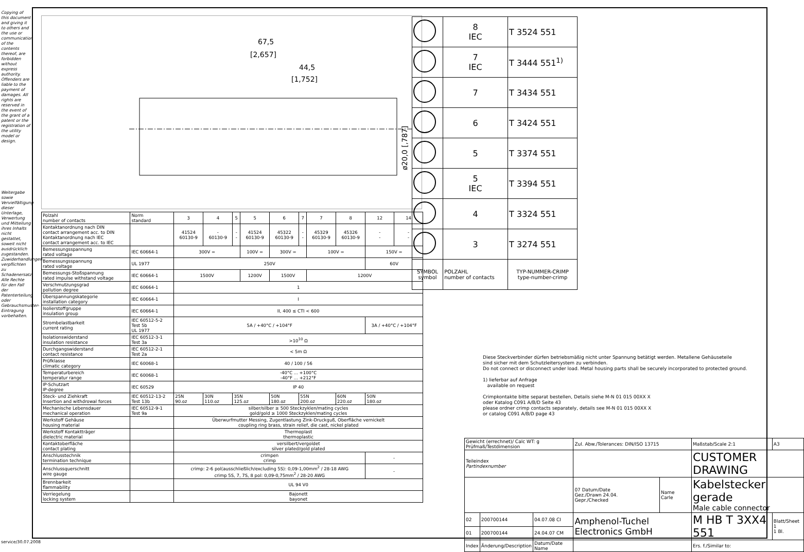Copying of this document and giving it to others and the use or communication of the contents thereof, are forbidden without express authority. Offenders are liable to the payment of damages. All rights are reserved in the event of the grant of a patent or the registration of the utility model or design.
Weitergabe sowie Vervielfältigung dieser Unterlage, Verwertung und Mitteilung ihres Inhalts nicht gestattet, soweit nicht ausdrücklich zugestanden. Zuwiderhandlungen verpflichten zu Schadenersatz. Alle Rechte für den Fall der Patenterteilung oder Gebrauchsmuster-Eintragung vorbehalten.
67,5
[2,657]
44,5
[1,752]
ø20,0 [,787]
| Polzahl number of contacts | Norm standard | 3 | 4 | 5 | 5 | 6 | 7 | 7 | 8 | 12 | 14 |
| Kontaktanordnung nach DIN contact arrangement acc. to DIN Kontaktanordnung nach IEC contact arrangement acc. to IEC | | 41524 60130-9 | - 60130-9 | - - | 41524 60130-9 | 45322 60130-9 | - - | 45329 60130-9 | 45326 60130-9 | - - | - - |
| Bemessungsspannung rated voltage | IEC 60664-1 | 300V = | | | 100V = | 300V = | | 100V = | | 150V = | |
| Bemessungsspannung rated voltage | UL 1977 | 250V | | | | | | | | 60V | |
| Bemessungs-Stoßspannung rated impulse withstand voltage | IEC 60664-1 | 1500V | | | 1200V | 1500V | | 1200V | | | |
| Verschmutzungsgrad pollution degree | IEC 60664-1 | 1 | | | | | | | | | |
| Überspannungskategorie installation category | IEC 60664-1 | I | | | | | | | | | |
| Isolierstoffgruppe insulation group | IEC 60664-1 | II, 400 ≤ CTI < 600 | | | | | | | | | |
| Strombelastbarkeit current rating | IEC 60512-5-2 Test 5b UL 1977 | 5A / +40°C / +104°F | | | | | | | | 3A / +40°C / +104°F | |
| Isolationswiderstand insulation resistance | IEC 60512-3-1 Test 3a | >10<sup>10</sup> Ω | | | | | | | | | |
| Durchgangswiderstand contact resistance | IEC 60512-2-1 Test 2a | < 5m Ω | | | | | | | | | |
| Prüfklasse climatic category | IEC 60068-1 | 40 / 100 / 56 | | | | | | | | | |
| Temperaturbereich temperatur range | IEC 60068-1 | -40°C ... +100°C -40°F ... +212°F | | | | | | | | | |
| IP-Schutzart IP-degree | IEC 60529 | IP 40 | | | | | | | | | |
| Steck- und Ziehkraft Insertion and withdrowal forces | IEC 60512-13-2 Test 13b | 25N 90.oz | 30N 110.oz | 35N 125.oz | | 50N 180.oz | 55N 200.oz | | 60N 220.oz | 50N 180.oz | |
| Mechanische Lebensdauer mechanical operation | IEC 60512-9-1 Test 9a | silber/silber ≥ 500 Steckzyklen/mating cycles gold/gold ≥ 1000 Steckzyklen/mating cycles | | | | | | | | | |
| Werkstoff Gehäuse housing material | | Überwurfmutter Messing, Zugentlastung Zink-Druckguß, Oberfläche vernickelt coupling ring brass, strain relief, die cast, nickel plated | | | | | | | | | |
| Werkstoff Kontaktträger dielectric material | | Thermoplast thermoplastic | | | | | | | | | |
| Kontaktoberfläche contact plating | | versilbert/vergoldet silver plated/gold plated | | | | | | | | | |
| Anschlusstechnik termination technique | | crimpen crimp | | | | | | | | - | |
| Anschlussquerschnitt wire gauge | | crimp: 2-6 pol(ausschließlich/excluding 5S): 0,09-1,00mm<sup>2</sup> / 28-18 AWG crimp 5S, 7, 7S, 8 pol: 0,09-0,75mm<sup>2</sup> / 28-20 AWG | | | | | | | | - | |
| Brennbarkeit flammability | | UL 94 V0 | | | | | | | | | |
| Verriegelung locking system | | Bajonett bayonet | | | | | | | | | |
| | 8 IEC | T 3524 551 |
| | 7 IEC | T 3444 551<sup>1)</sup> |
| | 7 | T 3434 551 |
| | 6 | T 3424 551 |
| | 5 | T 3374 551 |
| | 5 IEC | T 3394 551 |
| | 4 | T 3324 551 |
| | 3 | T 3274 551 |
| SYMBOL symbol | POLZAHL number of contacts | TYP-NUMMER-CRIMP type-number-crimp |
Diese Steckverbinder dürfen betriebsmäßig nicht unter Spannung betätigt werden. Metallene Gehäuseteile
sind sicher mit dem Schutzleitersystem zu verbinden.
Do not connect or disconnect under load. Metal housing parts shall be securely incorporated to protected ground.
1) lieferbar auf Anfrage
available on request
Crimpkontakte bitte separat bestellen, Details siehe M-N 01 015 00XX X
oder Katalog C091 A/B/D Seite 43
please ordner crimp contacts separately, details see M-N 01 015 00XX X
or catalog C091 A/B/D page 43
| Gewicht (errechnet)/ Calc WT: g Prüfmaß/Testdimension | | | Zul. Abw./Tolerances: DIN/ISO 13715 | | Maßstab/Scale 2:1 | A3 |
| Teileindex Partindexnumber | | | | | CUSTOMER DRAWING | |
| | | | 07 Datum/Date Gez./Drawn 24.04. Gepr./Checked | Name Carle | Kabelstecker gerade Male cable connector | |
| 02 | 200700144 | 04.07.08 CI | Amphenol-Tuchel Electronics GmbH | | M HB T 3XX4 551 | Blatt/Sheet 1 1 Bl. |
| 01 | 200700144 | 24.04.07 CM | | | | |
| Index | Änderung/Description | Datum/Date Name | | | Ers. f./Similar to: | |
service/30.07.2008